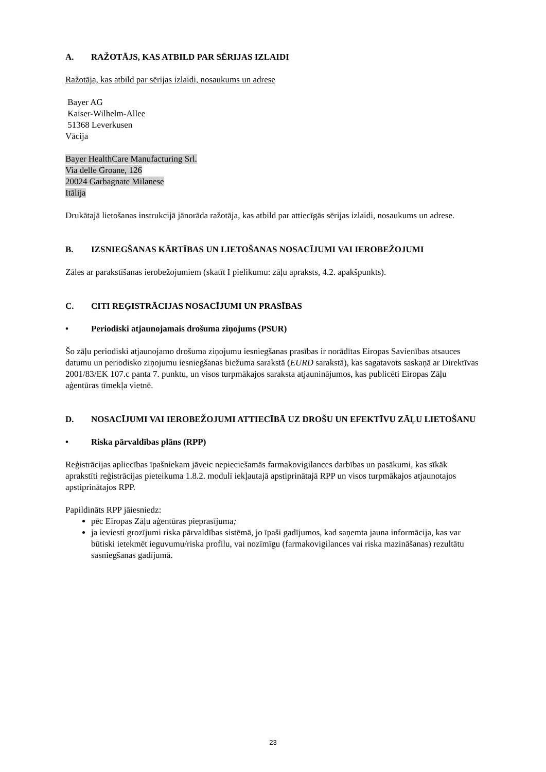A. RAŽOTĀJS, KAS ATBILD PAR SĒRIJAS IZLAIDI
Ražotāja, kas atbild par sērijas izlaidi, nosaukums un adrese
Bayer AG
Kaiser-Wilhelm-Allee
51368 Leverkusen
Vācija
Bayer HealthCare Manufacturing Srl.
Via delle Groane, 126
20024 Garbagnate Milanese
Itālija
Drukātajā lietošanas instrukcijā jānorāda ražotāja, kas atbild par attiecīgās sērijas izlaidi, nosaukums un adrese.
B. IZSNIEGŠANAS KĀRTĪBAS UN LIETOŠANAS NOSACĪJUMI VAI IEROBEŽOJUMI
Zāles ar parakstīšanas ierobežojumiem (skatīt I pielikumu: zāļu apraksts, 4.2. apakšpunkts).
C. CITI REĢISTRĀCIJAS NOSACĪJUMI UN PRASĪBAS
• Periodiski atjaunojamais drošuma ziņojums (PSUR)
Šo zāļu periodiski atjaunojamo drošuma ziņojumu iesniegšanas prasības ir norādītas Eiropas Savienības atsauces datumu un periodisko ziņojumu iesniegšanas biežuma sarakstā (EURD sarakstā), kas sagatavots saskaņā ar Direktīvas 2001/83/EK 107.c panta 7. punktu, un visos turpmākajos saraksta atjauninājumos, kas publicēti Eiropas Zāļu aģentūras tīmekļa vietnē.
D. NOSACĪJUMI VAI IEROBEŽOJUMI ATTIECĪBĀ UZ DROŠU UN EFEKTĪVU ZĀĻU LIETOŠANU
• Riska pārvaldības plāns (RPP)
Reģistrācijas apliecības īpašniekam jāveic nepieciešamās farmakovigilances darbības un pasākumi, kas sīkāk aprakstīti reģistrācijas pieteikuma 1.8.2. modulī iekļautajā apstiprinātajā RPP un visos turpmākajos atjaunotajos apstiprinātajos RPP.
Papildināts RPP jāiesniedz:
pēc Eiropas Zāļu aģentūras pieprasījuma;
ja ieviesti grozījumi riska pārvaldības sistēmā, jo īpaši gadījumos, kad saņemta jauna informācija, kas var būtiski ietekmēt ieguvumu/riska profilu, vai nozīmīgu (farmakovigilances vai riska mazināšanas) rezultātu sasniegšanas gadījumā.
23